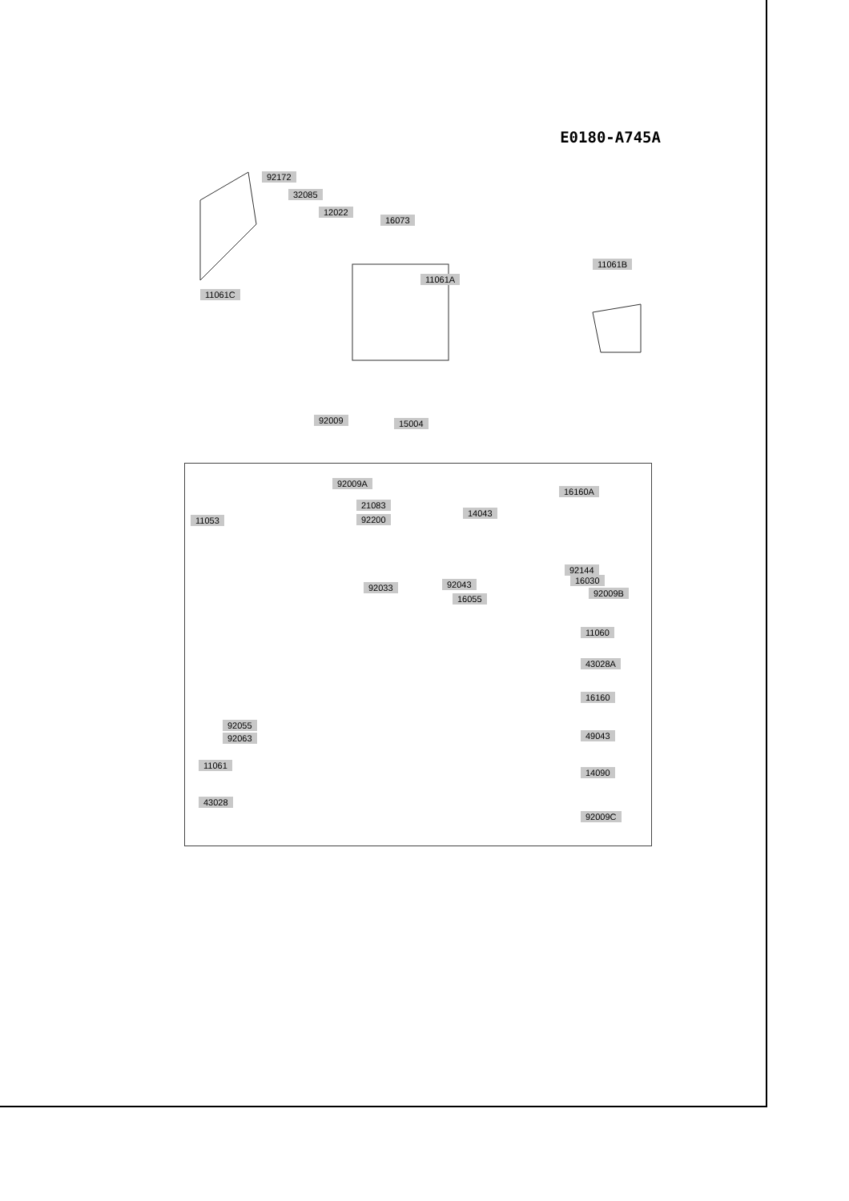E0180-A745A
92172
32085
12022
16073
11061B
11061A
11061C
92009 15004
92009A
16160A
21083
14043
11053 92200
92144
16030
92043
92033
92009B
16055
11060
43028A
16160
92055
92063 49043
11061
14090
43028
92009C